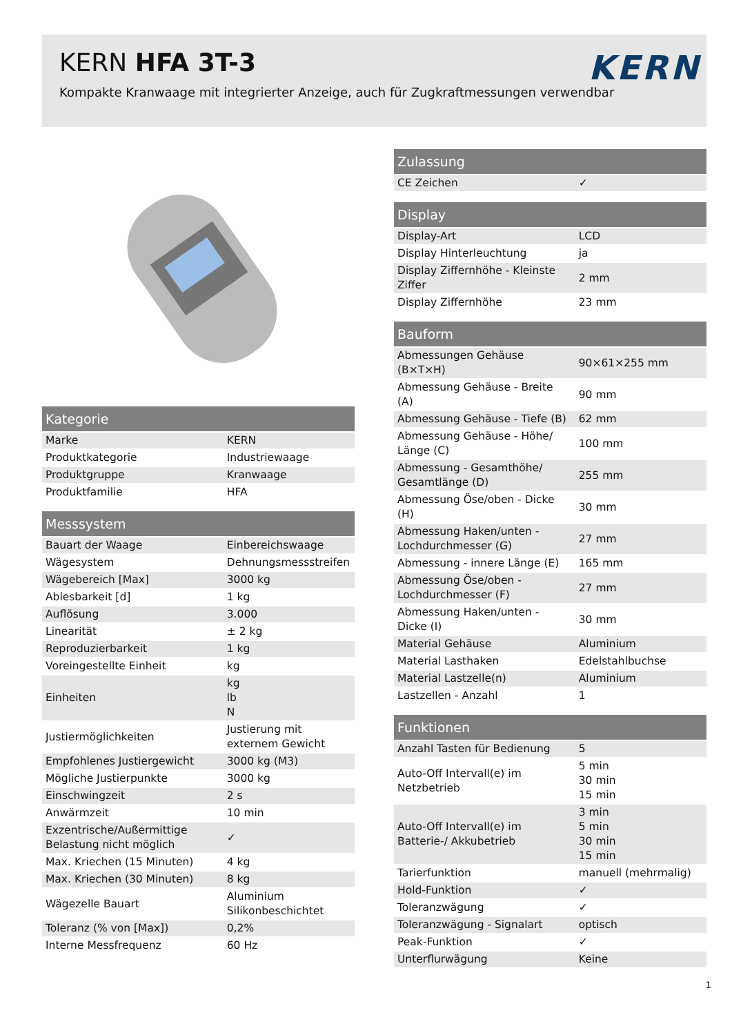KERN HFA 3T-3
Kompakte Kranwaage mit integrierter Anzeige, auch für Zugkraftmessungen verwendbar
KERN
| Kategorie | |
| --- | --- |
| Marke | KERN |
| Produktkategorie | Industriewaage |
| Produktgruppe | Kranwaage |
| Produktfamilie | HFA |
| Messsystem | |
| --- | --- |
| Bauart der Waage | Einbereichswaage |
| Wägesystem | Dehnungsmessstreifen |
| Wägebereich [Max] | 3000 kg |
| Ablesbarkeit [d] | 1 kg |
| Auflösung | 3.000 |
| Linearität | ± 2 kg |
| Reproduzierbarkeit | 1 kg |
| Voreingestellte Einheit | kg |
| Einheiten | kg lb N |
| Justiermöglichkeiten | Justierung mit externem Gewicht |
| Empfohlenes Justiergewicht | 3000 kg (M3) |
| Mögliche Justierpunkte | 3000 kg |
| Einschwingzeit | 2 s |
| Anwärmzeit | 10 min |
| Exzentrische/Außermittige Belastung nicht möglich | ✓ |
| Max. Kriechen (15 Minuten) | 4 kg |
| Max. Kriechen (30 Minuten) | 8 kg |
| Wägezelle Bauart | Aluminium Silikonbeschichtet |
| Toleranz (% von [Max]) | 0,2% |
| Interne Messfrequenz | 60 Hz |
| Zulassung | |
| --- | --- |
| CE Zeichen | ✓ |
| Display | |
| --- | --- |
| Display-Art | LCD |
| Display Hinterleuchtung | ja |
| Display Ziffernhöhe - Kleinste Ziffer | 2 mm |
| Display Ziffernhöhe | 23 mm |
| Bauform | |
| --- | --- |
| Abmessungen Gehäuse (B×T×H) | 90×61×255 mm |
| Abmessung Gehäuse - Breite (A) | 90 mm |
| Abmessung Gehäuse - Tiefe (B) | 62 mm |
| Abmessung Gehäuse - Höhe/ Länge (C) | 100 mm |
| Abmessung - Gesamthöhe/ Gesamtlänge (D) | 255 mm |
| Abmessung Öse/oben - Dicke (H) | 30 mm |
| Abmessung Haken/unten - Lochdurchmesser (G) | 27 mm |
| Abmessung - innere Länge (E) | 165 mm |
| Abmessung Öse/oben - Lochdurchmesser (F) | 27 mm |
| Abmessung Haken/unten - Dicke (I) | 30 mm |
| Material Gehäuse | Aluminium |
| Material Lasthaken | Edelstahlbuchse |
| Material Lastzelle(n) | Aluminium |
| Lastzellen - Anzahl | 1 |
| Funktionen | |
| --- | --- |
| Anzahl Tasten für Bedienung | 5 |
| Auto-Off Intervall(e) im Netzbetrieb | 5 min 30 min 15 min |
| Auto-Off Intervall(e) im Batterie-/ Akkubetrieb | 3 min 5 min 30 min 15 min |
| Tarierfunktion | manuell (mehrmalig) |
| Hold-Funktion | ✓ |
| Toleranzwägung | ✓ |
| Toleranzwägung - Signalart | optisch |
| Peak-Funktion | ✓ |
| Unterflurwägung | Keine |
1